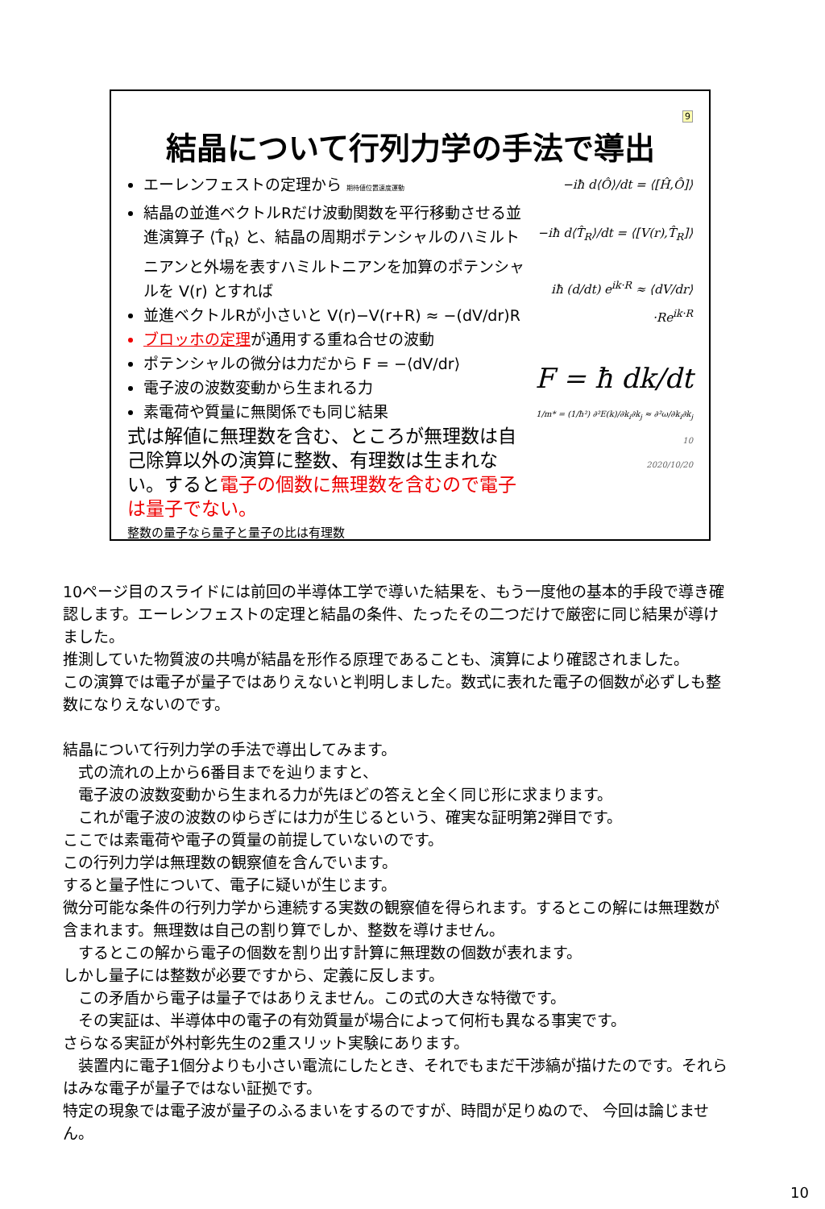9
結晶について行列力学の手法で導出
エーレンフェストの定理から 期待値位置速度運動
結晶の並進ベクトルRだけ波動関数を平行移動させる並進演算子 ⟨T̂<sub>R</sub>⟩ と、結晶の周期ポテンシャルのハミルトニアンと外場を表すハミルトニアンを加算のポテンシャルを V(r) とすれば
並進ベクトルRが小さいと V(r)−V(r+R) ≈ −(dV/dr)R
ブロッホの定理 が通用する重ね合せの波動
ポテンシャルの微分は力だから F = −⟨dV/dr⟩
電子波の波数変動から生まれる力
素電荷や質量に無関係でも同じ結果
式は解値に無理数を含む、ところが無理数は自己除算以外の演算に整数、有理数は生まれない。すると電子の個数に無理数を含むので電子は量子でない。
整数の量子なら量子と量子の比は有理数
−iħ d⟨Ô⟩/dt = ⟨[Ĥ,Ô]⟩
−iħ d⟨T̂<sub>R</sub>⟩/dt = ⟨[V(r),T̂<sub>R</sub>]⟩
iħ (d/dt) e<sup>ik·R</sup> ≈ ⟨dV/dr⟩·Re<sup>ik·R</sup>
F = ħ dk/dt
1/m* = (1/ħ²) ∂²E(k)/∂k<sub>i</sub>∂k<sub>j</sub> ≈ ∂²ω/∂k<sub>i</sub>∂k<sub>j</sub>
10
2020/10/20
10ページ目のスライドには前回の半導体工学で導いた結果を、もう一度他の基本的手段で導き確認します。エーレンフェストの定理と結晶の条件、たったその二つだけで厳密に同じ結果が導けました。
推測していた物質波の共鳴が結晶を形作る原理であることも、演算により確認されました。
この演算では電子が量子ではありえないと判明しました。数式に表れた電子の個数が必ずしも整数になりえないのです。
結晶について行列力学の手法で導出してみます。
　式の流れの上から6番目までを辿りますと、
　電子波の波数変動から生まれる力が先ほどの答えと全く同じ形に求まります。
　これが電子波の波数のゆらぎには力が生じるという、確実な証明第2弾目です。
ここでは素電荷や電子の質量の前提していないのです。
この行列力学は無理数の観察値を含んでいます。
すると量子性について、電子に疑いが生じます。
微分可能な条件の行列力学から連続する実数の観察値を得られます。するとこの解には無理数が含まれます。無理数は自己の割り算でしか、整数を導けません。
　するとこの解から電子の個数を割り出す計算に無理数の個数が表れます。
しかし量子には整数が必要ですから、定義に反します。
　この矛盾から電子は量子ではありえません。この式の大きな特徴です。
　その実証は、半導体中の電子の有効質量が場合によって何桁も異なる事実です。
さらなる実証が外村彰先生の2重スリット実験にあります。
　装置内に電子1個分よりも小さい電流にしたとき、それでもまだ干渉縞が描けたのです。それらはみな電子が量子ではない証拠です。
特定の現象では電子波が量子のふるまいをするのですが、時間が足りぬので、 今回は論じません。
10